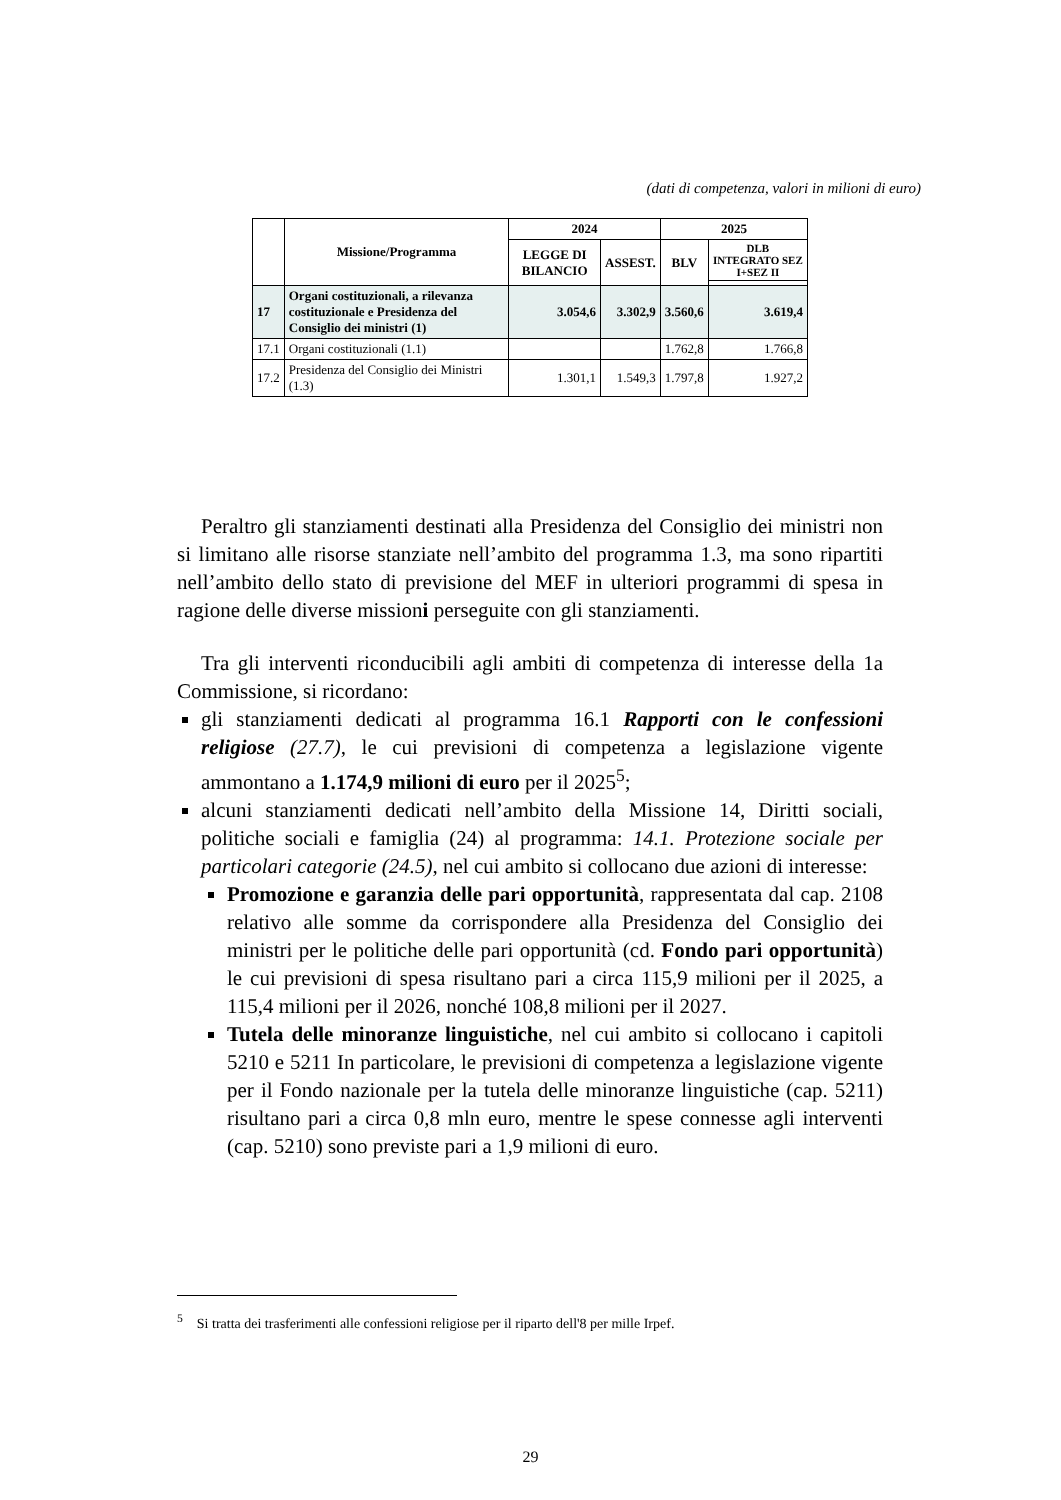(dati di competenza, valori in milioni di euro)
| | Missione/Programma | 2024 | | 2025 | |
| --- | --- | --- | --- | --- | --- |
| | | LEGGE DI BILANCIO | ASSEST. | BLV | DLB INTEGRATO SEZ I+SEZ II |
| 17 | Organi costituzionali, a rilevanza costituzionale e Presidenza del Consiglio dei ministri (1) | 3.054,6 | 3.302,9 | 3.560,6 | 3.619,4 |
| 17.1 | Organi costituzionali (1.1) | | | 1.762,8 | 1.766,8 |
| 17.2 | Presidenza del Consiglio dei Ministri (1.3) | 1.301,1 | 1.549,3 | 1.797,8 | 1.927,2 |
Peraltro gli stanziamenti destinati alla Presidenza del Consiglio dei ministri non si limitano alle risorse stanziate nell’ambito del programma 1.3, ma sono ripartiti nell’ambito dello stato di previsione del MEF in ulteriori programmi di spesa in ragione delle diverse missioni perseguite con gli stanziamenti.
Tra gli interventi riconducibili agli ambiti di competenza di interesse della 1a Commissione, si ricordano:
gli stanziamenti dedicati al programma 16.1 Rapporti con le confessioni religiose (27.7), le cui previsioni di competenza a legislazione vigente ammontano a 1.174,9 milioni di euro per il 2025<sup>5</sup>;
alcuni stanziamenti dedicati nell’ambito della Missione 14, Diritti sociali, politiche sociali e famiglia (24) al programma: 14.1. Protezione sociale per particolari categorie (24.5), nel cui ambito si collocano due azioni di interesse:
Promozione e garanzia delle pari opportunità, rappresentata dal cap. 2108 relativo alle somme da corrispondere alla Presidenza del Consiglio dei ministri per le politiche delle pari opportunità (cd. Fondo pari opportunità) le cui previsioni di spesa risultano pari a circa 115,9 milioni per il 2025, a 115,4 milioni per il 2026, nonché 108,8 milioni per il 2027.
Tutela delle minoranze linguistiche, nel cui ambito si collocano i capitoli 5210 e 5211 In particolare, le previsioni di competenza a legislazione vigente per il Fondo nazionale per la tutela delle minoranze linguistiche (cap. 5211) risultano pari a circa 0,8 mln euro, mentre le spese connesse agli interventi (cap. 5210) sono previste pari a 1,9 milioni di euro.
<sup>5</sup> Si tratta dei trasferimenti alle confessioni religiose per il riparto dell'8 per mille Irpef.
29